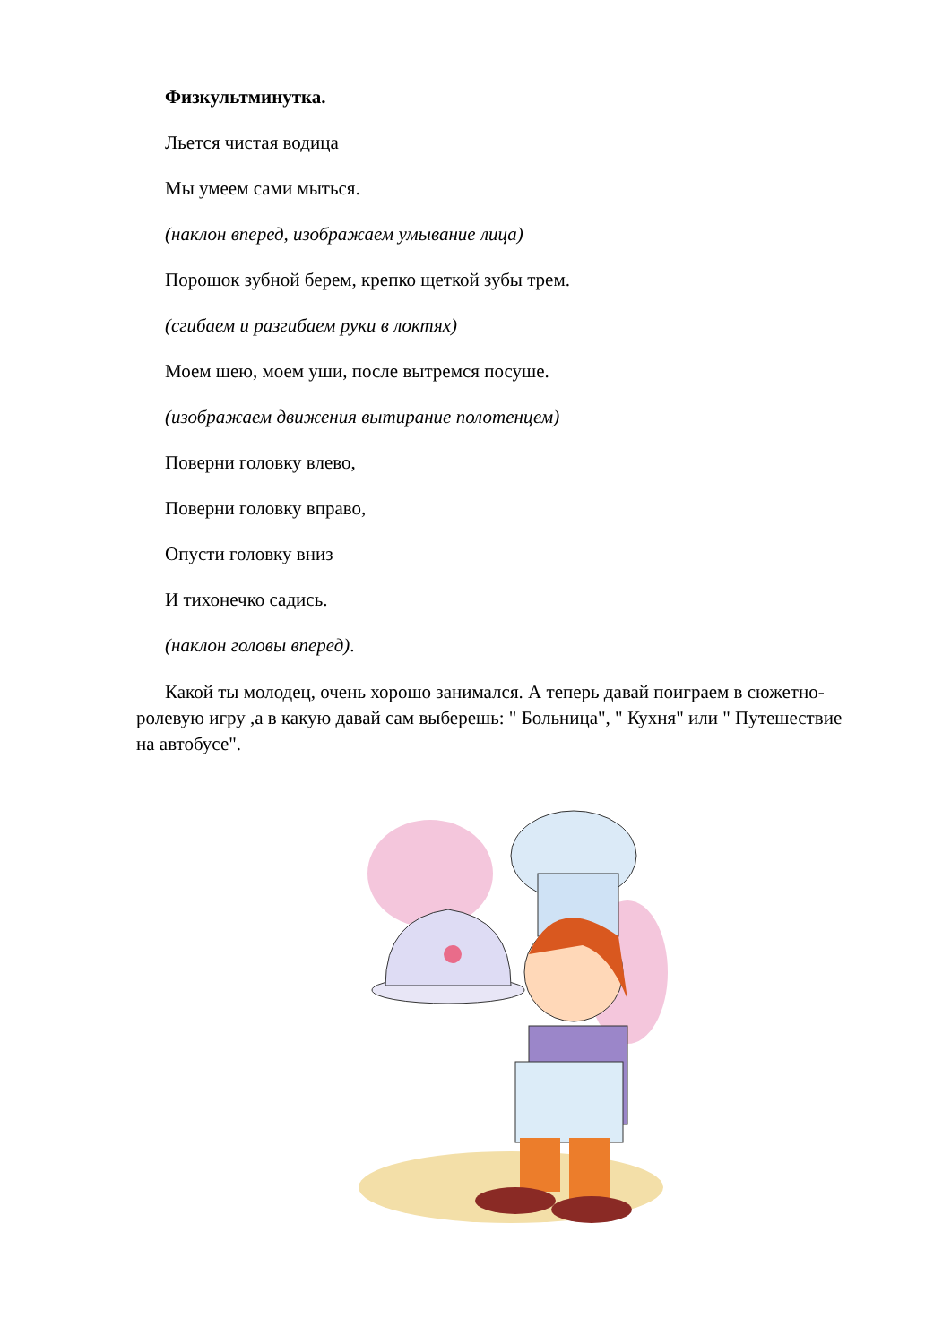Физкультминутка.
Льется чистая водица
Мы умеем сами мыться.
(наклон вперед, изображаем умывание лица)
Порошок зубной берем, крепко щеткой зубы трем.
(сгибаем и разгибаем руки в локтях)
Моем шею, моем уши, после вытремся посуше.
(изображаем движения вытирание полотенцем)
Поверни головку влево,
Поверни головку вправо,
Опусти головку вниз
И тихонечко садись.
(наклон головы вперед).
Какой ты молодец, очень хорошо занимался. А теперь давай поиграем в сюжетно- ролевую игру ,а в какую давай сам выберешь: " Больница", " Кухня" или " Путешествие на автобусе".